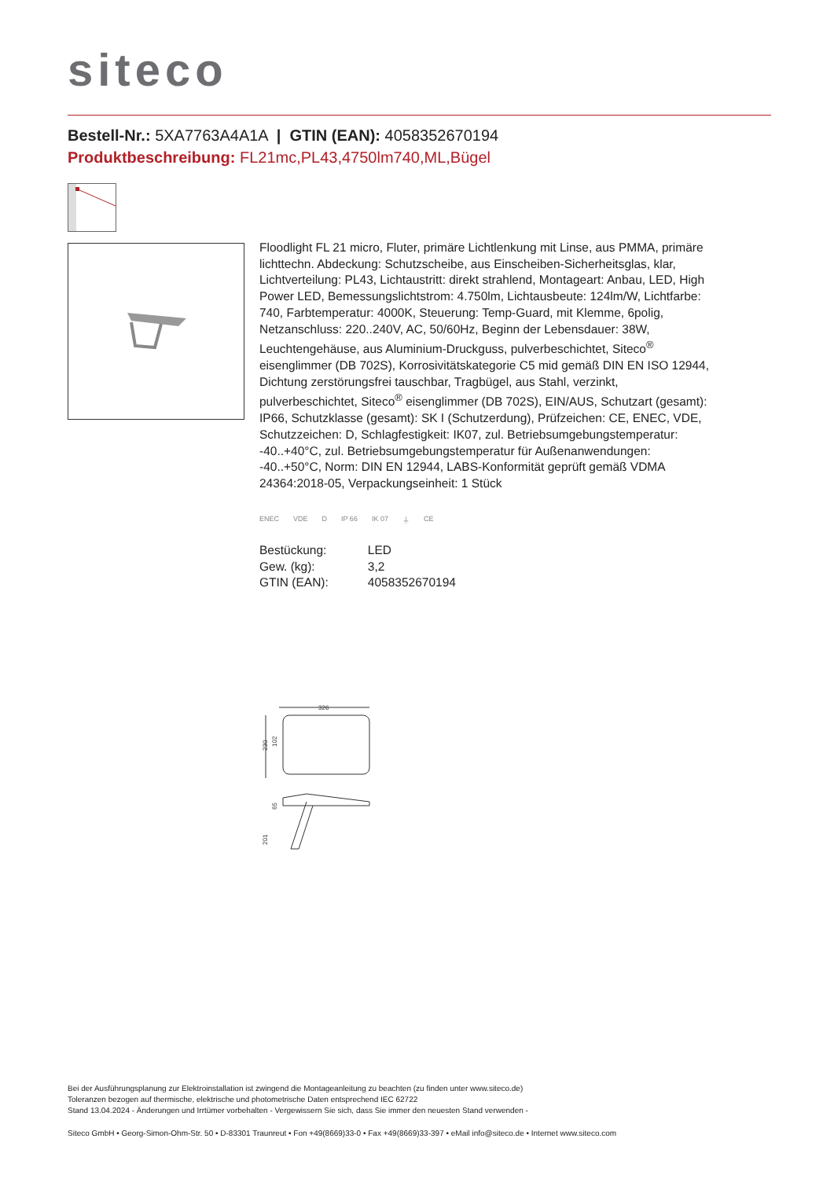siteco
Bestell-Nr.: 5XA7763A4A1A | GTIN (EAN): 4058352670194
Produktbeschreibung: FL21mc,PL43,4750lm740,ML,Bügel
Floodlight FL 21 micro, Fluter, primäre Lichtlenkung mit Linse, aus PMMA, primäre lichttechn. Abdeckung: Schutzscheibe, aus Einscheiben-Sicherheitsglas, klar, Lichtverteilung: PL43, Lichtaustritt: direkt strahlend, Montageart: Anbau, LED, High Power LED, Bemessungslichtstrom: 4.750lm, Lichtausbeute: 124lm/W, Lichtfarbe: 740, Farbtemperatur: 4000K, Steuerung: Temp-Guard, mit Klemme, 6polig, Netzanschluss: 220..240V, AC, 50/60Hz, Beginn der Lebensdauer: 38W, Leuchtengehäuse, aus Aluminium-Druckguss, pulverbeschichtet, Siteco<sup>®</sup> eisenglimmer (DB 702S), Korrosivitätskategorie C5 mid gemäß DIN EN ISO 12944, Dichtung zerstörungsfrei tauschbar, Tragbügel, aus Stahl, verzinkt, pulverbeschichtet, Siteco<sup>®</sup> eisenglimmer (DB 702S), EIN/AUS, Schutzart (gesamt): IP66, Schutzklasse (gesamt): SK I (Schutzerdung), Prüfzeichen: CE, ENEC, VDE, Schutzzeichen: D, Schlagfestigkeit: IK07, zul. Betriebsumgebungstemperatur: -40..+40°C, zul. Betriebsumgebungstemperatur für Außenanwendungen: -40..+50°C, Norm: DIN EN 12944, LABS-Konformität geprüft gemäß VDMA 24364:2018-05, Verpackungseinheit: 1 Stück
ENEC VDE D IP 66 IK 07 ⏚ CE
| Bestückung: | LED |
| Gew. (kg): | 3,2 |
| GTIN (EAN): | 4058352670194 |
326
230
102
201
65
Bei der Ausführungsplanung zur Elektroinstallation ist zwingend die Montageanleitung zu beachten (zu finden unter www.siteco.de)
Toleranzen bezogen auf thermische, elektrische und photometrische Daten entsprechend IEC 62722
Stand 13.04.2024 - Änderungen und Irrtümer vorbehalten - Vergewissern Sie sich, dass Sie immer den neuesten Stand verwenden -
Siteco GmbH • Georg-Simon-Ohm-Str. 50 • D-83301 Traunreut • Fon +49(8669)33-0 • Fax +49(8669)33-397 • eMail info@siteco.de • Internet www.siteco.com